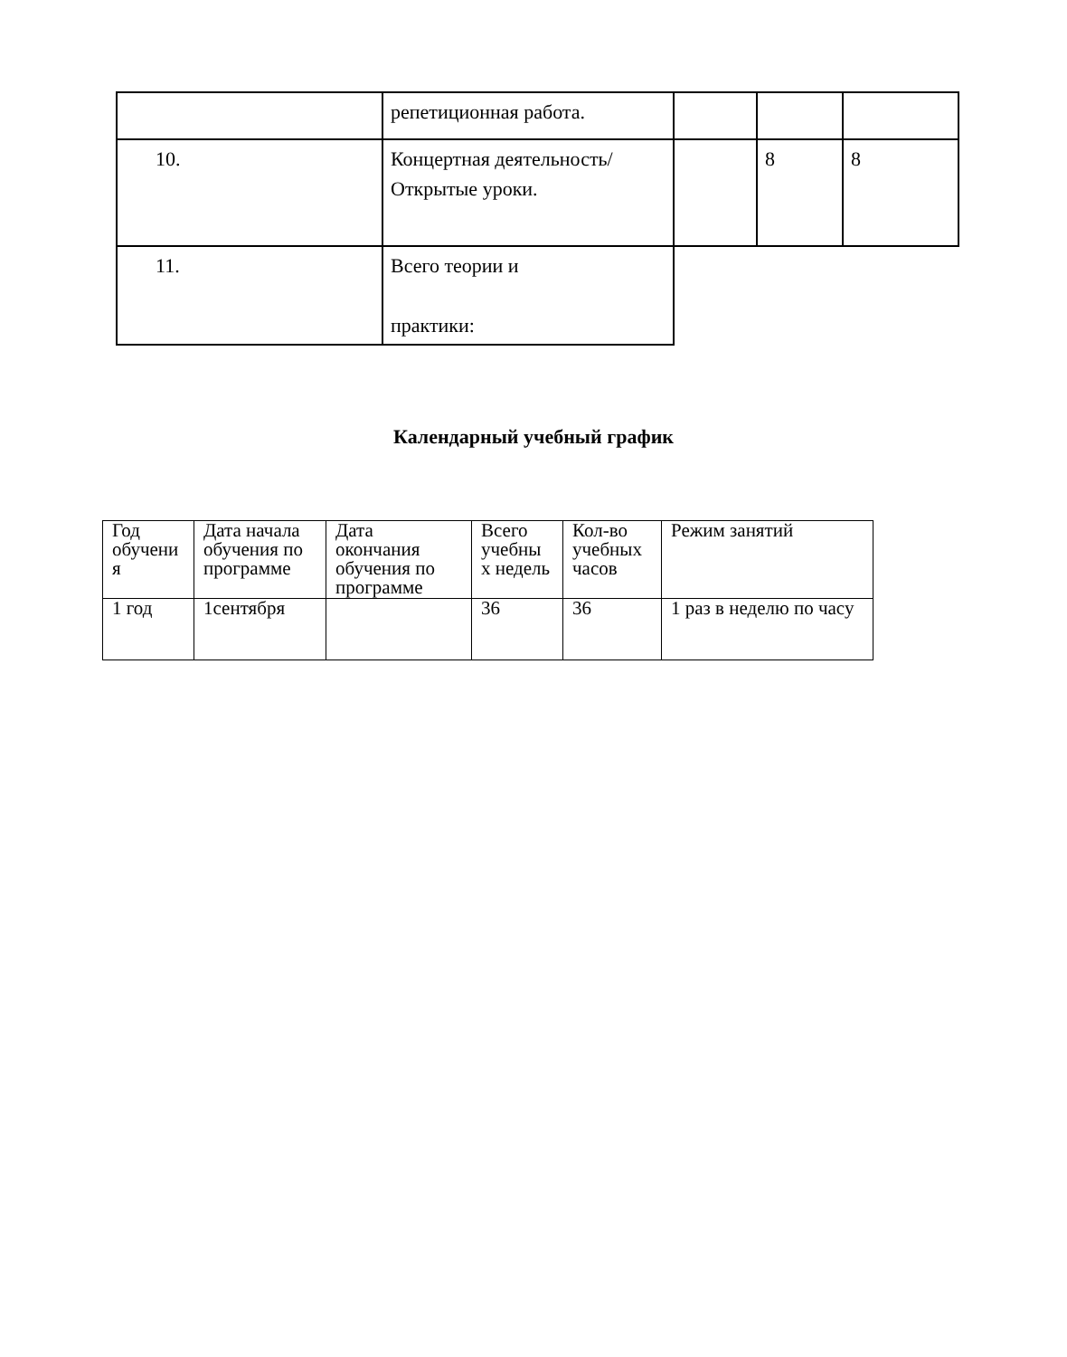| | репетиционная работа. | | | |
| 10. | Концертная деятельность/Открытые уроки. | | 8 | 8 |
| 11. | Всего теории и практики: | | | |
Календарный учебный график
| Год обучени я | Дата начала обучения по программе | Дата окончания обучения по программе | Всего учебны х недель | Кол-во учебных часов | Режим занятий |
| 1 год | 1сентября | | 36 | 36 | 1 раз в неделю по часу |